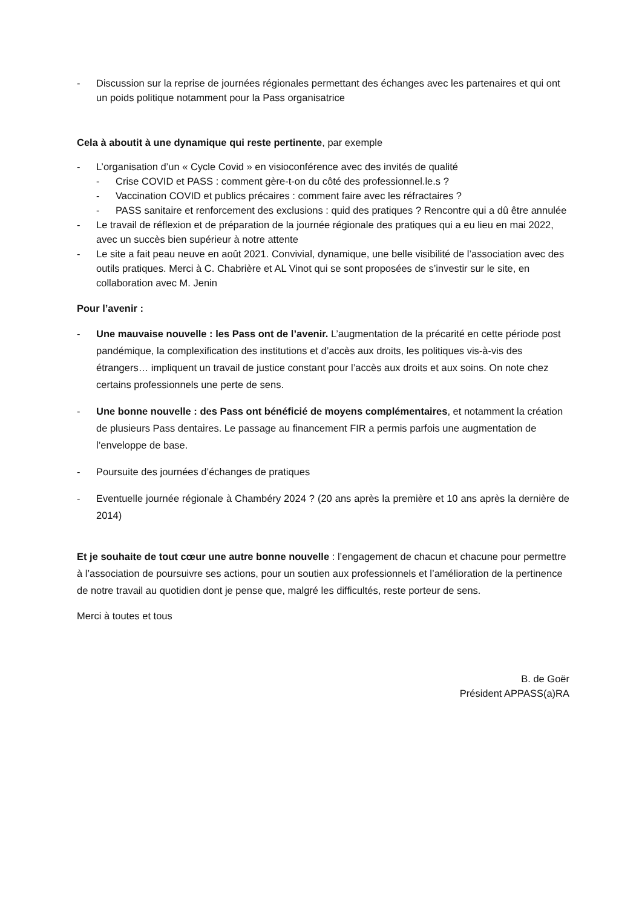- Discussion sur la reprise de journées régionales permettant des échanges avec les partenaires et qui ont un poids politique notamment pour la Pass organisatrice
Cela à aboutit à une dynamique qui reste pertinente, par exemple
- L’organisation d’un « Cycle Covid » en visioconférence avec des invités de qualité
- Crise COVID et PASS : comment gère-t-on du côté des professionnel.le.s ?
- Vaccination COVID et publics précaires : comment faire avec les réfractaires ?
- PASS sanitaire et renforcement des exclusions : quid des pratiques ? Rencontre qui a dû être annulée
- Le travail de réflexion et de préparation de la journée régionale des pratiques qui a eu lieu en mai 2022, avec un succès bien supérieur à notre attente
- Le site a fait peau neuve en août 2021. Convivial, dynamique, une belle visibilité de l’association avec des outils pratiques. Merci à C. Chabrière et AL Vinot qui se sont proposées de s’investir sur le site, en collaboration avec M. Jenin
Pour l’avenir :
- Une mauvaise nouvelle : les Pass ont de l’avenir. L’augmentation de la précarité en cette période post pandémique, la complexification des institutions et d’accès aux droits, les politiques vis-à-vis des étrangers… impliquent un travail de justice constant pour l’accès aux droits et aux soins. On note chez certains professionnels une perte de sens.
- Une bonne nouvelle : des Pass ont bénéficié de moyens complémentaires, et notamment la création de plusieurs Pass dentaires. Le passage au financement FIR a permis parfois une augmentation de l’enveloppe de base.
- Poursuite des journées d’échanges de pratiques
- Eventuelle journée régionale à Chambéry 2024 ? (20 ans après la première et 10 ans après la dernière de 2014)
Et je souhaite de tout cœur une autre bonne nouvelle : l’engagement de chacun et chacune pour permettre à l’association de poursuivre ses actions, pour un soutien aux professionnels et l’amélioration de la pertinence de notre travail au quotidien dont je pense que, malgré les difficultés, reste porteur de sens.
Merci à toutes et tous
B. de Goër
Président APPASS(a)RA